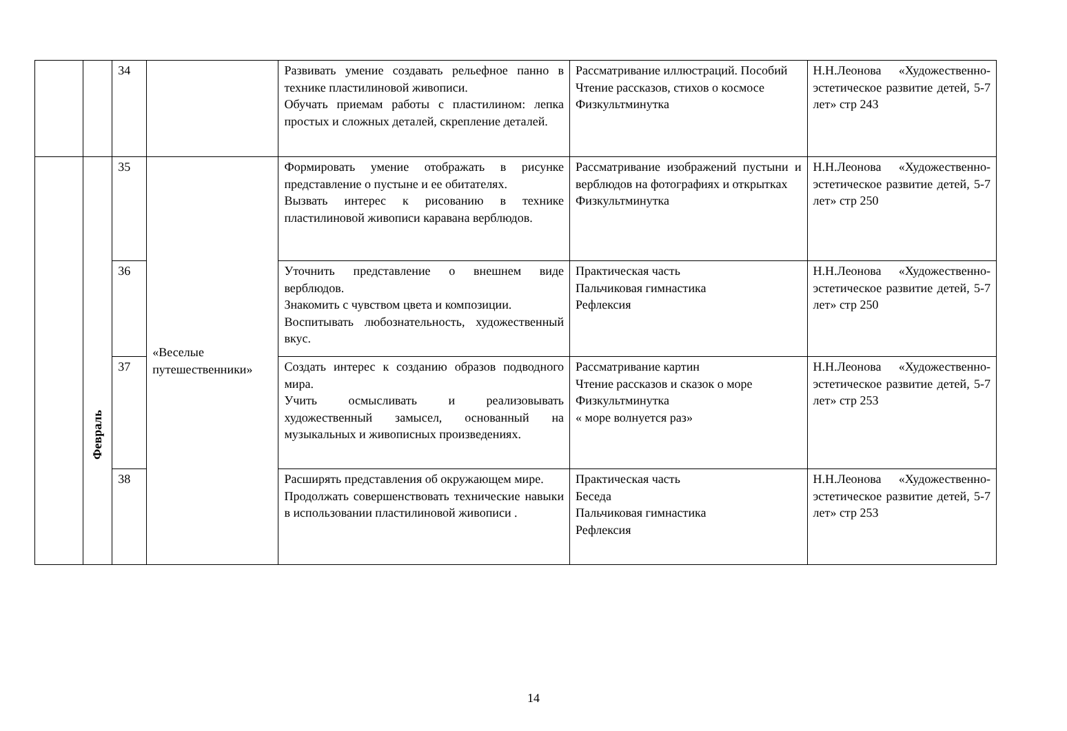| | | 34 | | Развивать умение создавать рельефное панно в технике пластилиновой живописи. Обучать приемам работы с пластилином: лепка простых и сложных деталей, скрепление деталей. | Рассматривание иллюстраций. Пособий Чтение рассказов, стихов о космосе Физкультминутка | Н.Н.Леонова «Художественно-эстетическое развитие детей, 5-7 лет» стр 243 |
| | Февраль | 35 | «Веселые путешественники» | Формировать умение отображать в рисунке представление о пустыне и ее обитателях. Вызвать интерес к рисованию в технике пластилиновой живописи каравана верблюдов. | Рассматривание изображений пустыни и верблюдов на фотографиях и открытках Физкультминутка | Н.Н.Леонова «Художественно-эстетическое развитие детей, 5-7 лет» стр 250 |
| | | 36 | | Уточнить представление о внешнем виде верблюдов. Знакомить с чувством цвета и композиции. Воспитывать любознательность, художественный вкус. | Практическая часть Пальчиковая гимнастика Рефлексия | Н.Н.Леонова «Художественно-эстетическое развитие детей, 5-7 лет» стр 250 |
| | | 37 | | Создать интерес к созданию образов подводного мира. Учить осмысливать и реализовывать художественный замысел, основанный на музыкальных и живописных произведениях. | Рассматривание картин Чтение рассказов и сказок о море Физкультминутка « море волнуется раз» | Н.Н.Леонова «Художественно-эстетическое развитие детей, 5-7 лет» стр 253 |
| | | 38 | | Расширять представления об окружающем мире. Продолжать совершенствовать технические навыки в использовании пластилиновой живописи . | Практическая часть Беседа Пальчиковая гимнастика Рефлексия | Н.Н.Леонова «Художественно-эстетическое развитие детей, 5-7 лет» стр 253 |
14